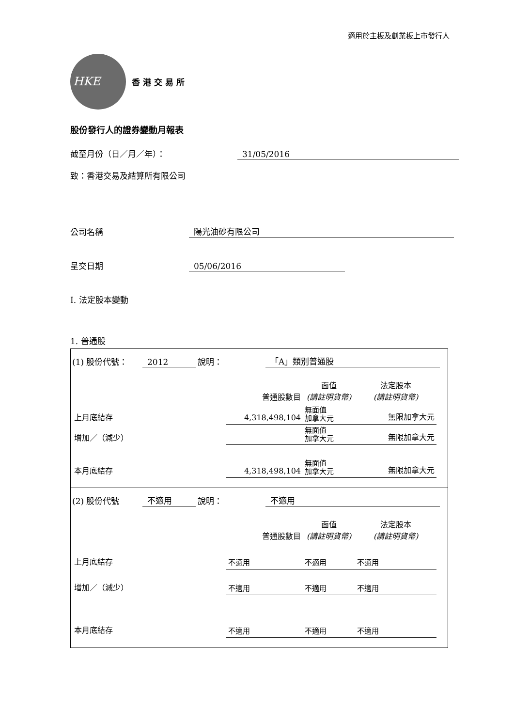適用於主板及創業板上市發行人
HKE
香港交易所
股份發行人的證券變動月報表
截至月份（日／月／年）： 31/05/2016
致：香港交易及結算所有限公司
公司名稱 陽光油砂有限公司
呈交日期 05/06/2016
I. 法定股本變動
1. 普通股
(1) 股份代號： 2012 說明： 「A」類別普通股
| | 普通股數目 | 面值 (請註明貨幣) | 法定股本 (請註明貨幣) |
| 上月底結存 | 4,318,498,104 | 無面值 加拿大元 | 無限加拿大元 |
| 增加／（減少） | | 無面值 加拿大元 | 無限加拿大元 |
| 本月底結存 | 4,318,498,104 | 無面值 加拿大元 | 無限加拿大元 |
(2) 股份代號 不適用 說明： 不適用
| | 普通股數目 | 面值 (請註明貨幣) | 法定股本 (請註明貨幣) |
| 上月底結存 | 不適用 | 不適用 | 不適用 |
| 增加／（減少） | 不適用 | 不適用 | 不適用 |
| 本月底結存 | 不適用 | 不適用 | 不適用 |